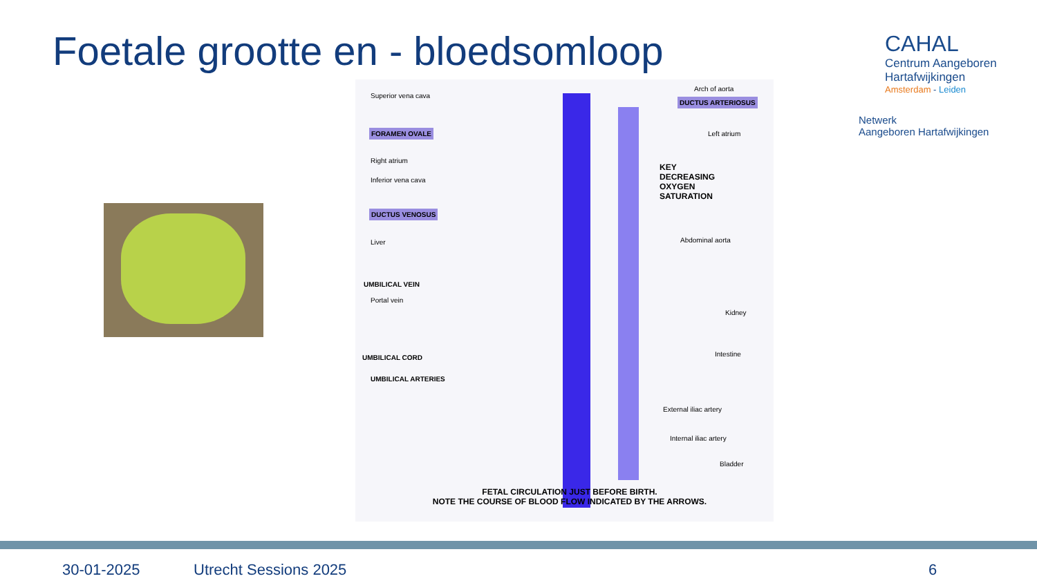Foetale grootte en - bloedsomloop
CAHAL
Centrum Aangeboren
Hartafwijkingen
Amsterdam - Leiden
Netwerk
Aangeboren Hartafwijkingen
Superior vena cava
Arch of aorta
DUCTUS ARTERIOSUS
FORAMEN OVALE Left atrium
Right atrium
Inferior vena cava
KEY
DECREASING
OXYGEN
SATURATION
DUCTUS VENOSUS
Liver Abdominal aorta
UMBILICAL VEIN
Portal vein
Kidney
UMBILICAL CORD Intestine
UMBILICAL ARTERIES
External iliac artery
Internal iliac artery
Bladder
FETAL CIRCULATION JUST BEFORE BIRTH.
NOTE THE COURSE OF BLOOD FLOW INDICATED BY THE ARROWS.
30-01-2025 Utrecht Sessions 2025 6